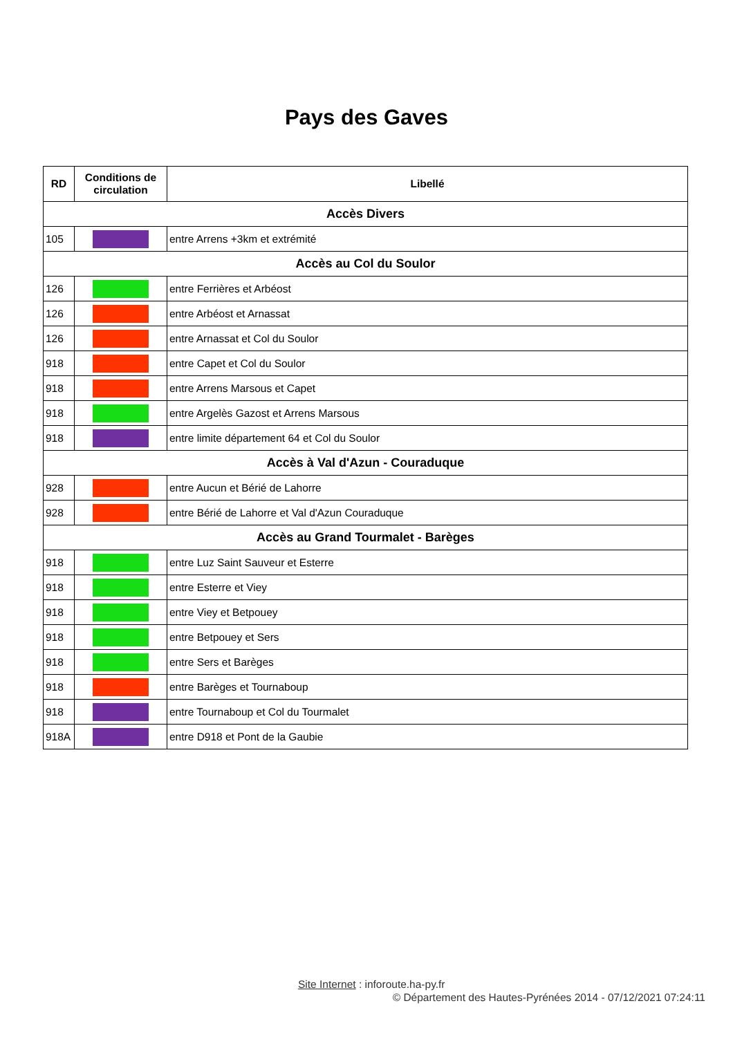Pays des Gaves
| RD | Conditions de circulation | Libellé |
| --- | --- | --- |
| Accès Divers | | |
| 105 | | entre Arrens +3km et extrémité |
| Accès au Col du Soulor | | |
| 126 | | entre Ferrières et Arbéost |
| 126 | | entre Arbéost et Arnassat |
| 126 | | entre Arnassat et Col du Soulor |
| 918 | | entre Capet et Col du Soulor |
| 918 | | entre Arrens Marsous et Capet |
| 918 | | entre Argelès Gazost et Arrens Marsous |
| 918 | | entre limite département 64 et Col du Soulor |
| Accès à Val d'Azun - Couraduque | | |
| 928 | | entre Aucun et Bérié de Lahorre |
| 928 | | entre Bérié de Lahorre et Val d'Azun Couraduque |
| Accès au Grand Tourmalet - Barèges | | |
| 918 | | entre Luz Saint Sauveur et Esterre |
| 918 | | entre Esterre et Viey |
| 918 | | entre Viey et Betpouey |
| 918 | | entre Betpouey et Sers |
| 918 | | entre Sers et Barèges |
| 918 | | entre Barèges et Tournaboup |
| 918 | | entre Tournaboup et Col du Tourmalet |
| 918A | | entre D918 et Pont de la Gaubie |
Site Internet : inforoute.ha-py.fr
© Département des Hautes-Pyrénées 2014 - 07/12/2021 07:24:11